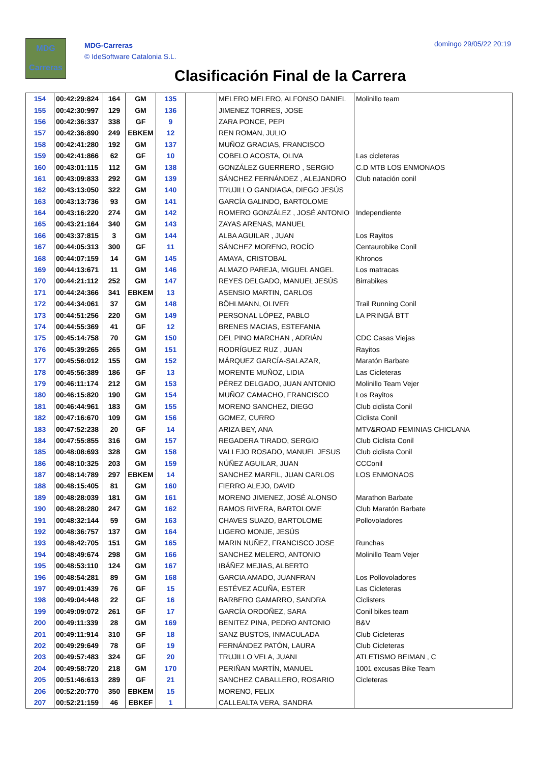MDG
Carreras
MDG-Carreras
© IdeSoftware Catalonia S.L.
domingo 29/05/22 20:19
Clasificación Final de la Carrera
| 154 | 00:42:29:824 | 164 | GM | 135 | | MELERO MELERO, ALFONSO DANIEL | Molinillo team |
| 155 | 00:42:30:997 | 129 | GM | 136 | | JIMENEZ TORRES, JOSE | |
| 156 | 00:42:36:337 | 338 | GF | 9 | | ZARA PONCE, PEPI | |
| 157 | 00:42:36:890 | 249 | EBKEM | 12 | | REN ROMAN, JULIO | |
| 158 | 00:42:41:280 | 192 | GM | 137 | | MUÑOZ GRACIAS, FRANCISCO | |
| 159 | 00:42:41:866 | 62 | GF | 10 | | COBELO ACOSTA, OLIVA | Las cicleteras |
| 160 | 00:43:01:115 | 112 | GM | 138 | | GONZÁLEZ GUERRERO , SERGIO | C.D MTB LOS ENMONAOS |
| 161 | 00:43:09:833 | 292 | GM | 139 | | SÁNCHEZ FERNÁNDEZ , ALEJANDRO | Club natación conil |
| 162 | 00:43:13:050 | 322 | GM | 140 | | TRUJILLO GANDIAGA, DIEGO JESÚS | |
| 163 | 00:43:13:736 | 93 | GM | 141 | | GARCÍA GALINDO, BARTOLOME | |
| 164 | 00:43:16:220 | 274 | GM | 142 | | ROMERO GONZÁLEZ , JOSÉ ANTONIO | Independiente |
| 165 | 00:43:21:164 | 340 | GM | 143 | | ZAYAS ARENAS, MANUEL | |
| 166 | 00:43:37:815 | 3 | GM | 144 | | ALBA AGUILAR , JUAN | Los Rayitos |
| 167 | 00:44:05:313 | 300 | GF | 11 | | SÁNCHEZ MORENO, ROCÍO | Centaurobike Conil |
| 168 | 00:44:07:159 | 14 | GM | 145 | | AMAYA, CRISTOBAL | Khronos |
| 169 | 00:44:13:671 | 11 | GM | 146 | | ALMAZO PAREJA, MIGUEL ANGEL | Los matracas |
| 170 | 00:44:21:112 | 252 | GM | 147 | | REYES DELGADO, MANUEL JESÚS | Birrabikes |
| 171 | 00:44:24:366 | 341 | EBKEM | 13 | | ASENSIO MARTIN, CARLOS | |
| 172 | 00:44:34:061 | 37 | GM | 148 | | BÖHLMANN, OLIVER | Trail Running Conil |
| 173 | 00:44:51:256 | 220 | GM | 149 | | PERSONAL LÓPEZ, PABLO | LA PRINGÁ BTT |
| 174 | 00:44:55:369 | 41 | GF | 12 | | BRENES MACIAS, ESTEFANIA | |
| 175 | 00:45:14:758 | 70 | GM | 150 | | DEL PINO MARCHAN , ADRIÁN | CDC Casas Viejas |
| 176 | 00:45:39:265 | 265 | GM | 151 | | RODRÍGUEZ RUZ , JUAN | Rayitos |
| 177 | 00:45:56:012 | 155 | GM | 152 | | MÁRQUEZ GARCÍA-SALAZAR, | Maratón Barbate |
| 178 | 00:45:56:389 | 186 | GF | 13 | | MORENTE MUÑOZ, LIDIA | Las Cicleteras |
| 179 | 00:46:11:174 | 212 | GM | 153 | | PÉREZ DELGADO, JUAN ANTONIO | Molinillo Team Vejer |
| 180 | 00:46:15:820 | 190 | GM | 154 | | MUÑOZ CAMACHO, FRANCISCO | Los Rayitos |
| 181 | 00:46:44:961 | 183 | GM | 155 | | MORENO SANCHEZ, DIEGO | Club ciclista Conil |
| 182 | 00:47:16:670 | 109 | GM | 156 | | GOMEZ, CURRO | Ciclista Conil |
| 183 | 00:47:52:238 | 20 | GF | 14 | | ARIZA BEY, ANA | MTV&ROAD FEMINIAS CHICLANA |
| 184 | 00:47:55:855 | 316 | GM | 157 | | REGADERA TIRADO, SERGIO | Club Ciclista Conil |
| 185 | 00:48:08:693 | 328 | GM | 158 | | VALLEJO ROSADO, MANUEL JESUS | Club ciclista Conil |
| 186 | 00:48:10:325 | 203 | GM | 159 | | NÚÑEZ AGUILAR, JUAN | CCConil |
| 187 | 00:48:14:789 | 297 | EBKEM | 14 | | SANCHEZ MARFIL, JUAN CARLOS | LOS ENMONAOS |
| 188 | 00:48:15:405 | 81 | GM | 160 | | FIERRO ALEJO, DAVID | |
| 189 | 00:48:28:039 | 181 | GM | 161 | | MORENO JIMENEZ, JOSÉ ALONSO | Marathon Barbate |
| 190 | 00:48:28:280 | 247 | GM | 162 | | RAMOS RIVERA, BARTOLOME | Club Maratón Barbate |
| 191 | 00:48:32:144 | 59 | GM | 163 | | CHAVES SUAZO, BARTOLOME | Pollovoladores |
| 192 | 00:48:36:757 | 137 | GM | 164 | | LIGERO MONJE, JESÚS | |
| 193 | 00:48:42:705 | 151 | GM | 165 | | MARIN NUÑEZ, FRANCISCO JOSE | Runchas |
| 194 | 00:48:49:674 | 298 | GM | 166 | | SANCHEZ MELERO, ANTONIO | Molinillo Team Vejer |
| 195 | 00:48:53:110 | 124 | GM | 167 | | IBÁÑEZ MEJIAS, ALBERTO | |
| 196 | 00:48:54:281 | 89 | GM | 168 | | GARCIA AMADO, JUANFRAN | Los Pollovoladores |
| 197 | 00:49:01:439 | 76 | GF | 15 | | ESTÉVEZ ACUÑA, ESTER | Las Cicleteras |
| 198 | 00:49:04:448 | 22 | GF | 16 | | BARBERO GAMARRO, SANDRA | Ciclisters |
| 199 | 00:49:09:072 | 261 | GF | 17 | | GARCÍA ORDOÑEZ, SARA | Conil bikes team |
| 200 | 00:49:11:339 | 28 | GM | 169 | | BENITEZ PINA, PEDRO ANTONIO | B&V |
| 201 | 00:49:11:914 | 310 | GF | 18 | | SANZ BUSTOS, INMACULADA | Club Cicleteras |
| 202 | 00:49:29:649 | 78 | GF | 19 | | FERNÁNDEZ PATÓN, LAURA | Club Cicleteras |
| 203 | 00:49:57:483 | 324 | GF | 20 | | TRUJILLO VELA, JUANI | ATLETISMO BEIMAN , C |
| 204 | 00:49:58:720 | 218 | GM | 170 | | PERIÑAN MARTÍN, MANUEL | 1001 excusas Bike Team |
| 205 | 00:51:46:613 | 289 | GF | 21 | | SANCHEZ CABALLERO, ROSARIO | Cicleteras |
| 206 | 00:52:20:770 | 350 | EBKEM | 15 | | MORENO, FELIX | |
| 207 | 00:52:21:159 | 46 | EBKEF | 1 | | CALLEALTA VERA, SANDRA | |